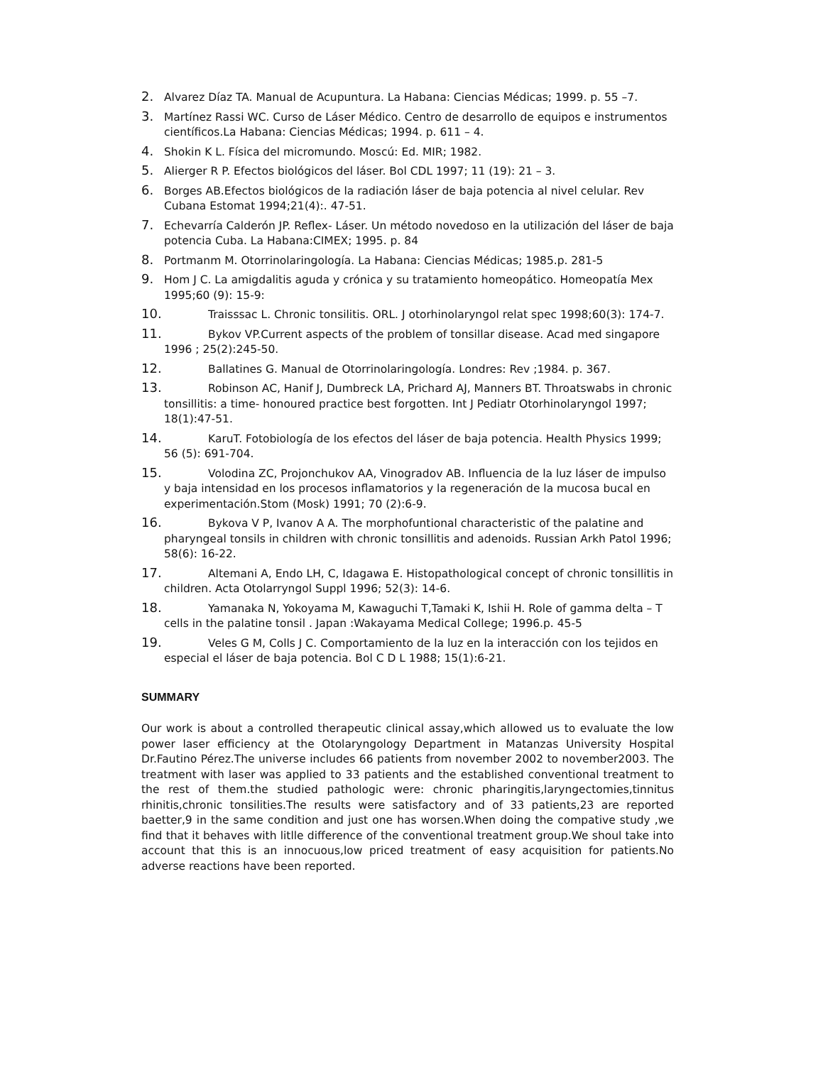2. Alvarez Díaz TA. Manual de Acupuntura. La Habana: Ciencias Médicas; 1999. p. 55 –7.
3. Martínez Rassi WC. Curso de Láser Médico. Centro de desarrollo de equipos e instrumentos científicos.La Habana: Ciencias Médicas; 1994. p. 611 – 4.
4. Shokin K L. Física del micromundo. Moscú: Ed. MIR; 1982.
5. Alierger R P. Efectos biológicos del láser. Bol CDL 1997; 11 (19): 21 – 3.
6. Borges AB.Efectos biológicos de la radiación láser de baja potencia al nivel celular. Rev Cubana Estomat 1994;21(4):. 47-51.
7. Echevarría Calderón JP. Reflex- Láser. Un método novedoso en la utilización del láser de baja potencia Cuba. La Habana:CIMEX; 1995. p. 84
8. Portmanm M. Otorrinolaringología. La Habana: Ciencias Médicas; 1985.p. 281-5
9. Hom J C. La amigdalitis aguda y crónica y su tratamiento homeopático. Homeopatía Mex 1995;60 (9): 15-9:
10. Traisssac L. Chronic tonsilitis. ORL. J otorhinolaryngol relat spec 1998;60(3): 174-7.
11. Bykov VP.Current aspects of the problem of tonsillar disease. Acad med singapore 1996 ; 25(2):245-50.
12. Ballatines G. Manual de Otorrinolaringología. Londres: Rev ;1984. p. 367.
13. Robinson AC, Hanif J, Dumbreck LA, Prichard AJ, Manners BT. Throatswabs in chronic tonsillitis: a time- honoured practice best forgotten. Int J Pediatr Otorhinolaryngol 1997; 18(1):47-51.
14. KaruT. Fotobiología de los efectos del láser de baja potencia. Health Physics 1999; 56 (5): 691-704.
15. Volodina ZC, Projonchukov AA, Vinogradov AB. Influencia de la luz láser de impulso y baja intensidad en los procesos inflamatorios y la regeneración de la mucosa bucal en experimentación.Stom (Mosk) 1991; 70 (2):6-9.
16. Bykova V P, Ivanov A A. The morphofuntional characteristic of the palatine and pharyngeal tonsils in children with chronic tonsillitis and adenoids. Russian Arkh Patol 1996; 58(6): 16-22.
17. Altemani A, Endo LH, C, Idagawa E. Histopathological concept of chronic tonsillitis in children. Acta Otolarryngol Suppl 1996; 52(3): 14-6.
18. Yamanaka N, Yokoyama M, Kawaguchi T,Tamaki K, Ishii H. Role of gamma delta – T cells in the palatine tonsil . Japan :Wakayama Medical College; 1996.p. 45-5
19. Veles G M, Colls J C. Comportamiento de la luz en la interacción con los tejidos en especial el láser de baja potencia. Bol C D L 1988; 15(1):6-21.
SUMMARY
Our work is about a controlled therapeutic clinical assay,which allowed us to evaluate the low power laser efficiency at the Otolaryngology Department in Matanzas University Hospital Dr.Fautino Pérez.The universe includes 66 patients from november 2002 to november2003. The treatment with laser was applied to 33 patients and the established conventional treatment to the rest of them.the studied pathologic were: chronic pharingitis,laryngectomies,tinnitus rhinitis,chronic tonsilities.The results were satisfactory and of 33 patients,23 are reported baetter,9 in the same condition and just one has worsen.When doing the compative study ,we find that it behaves with litlle difference of the conventional treatment group.We shoul take into account that this is an innocuous,low priced treatment of easy acquisition for patients.No adverse reactions have been reported.